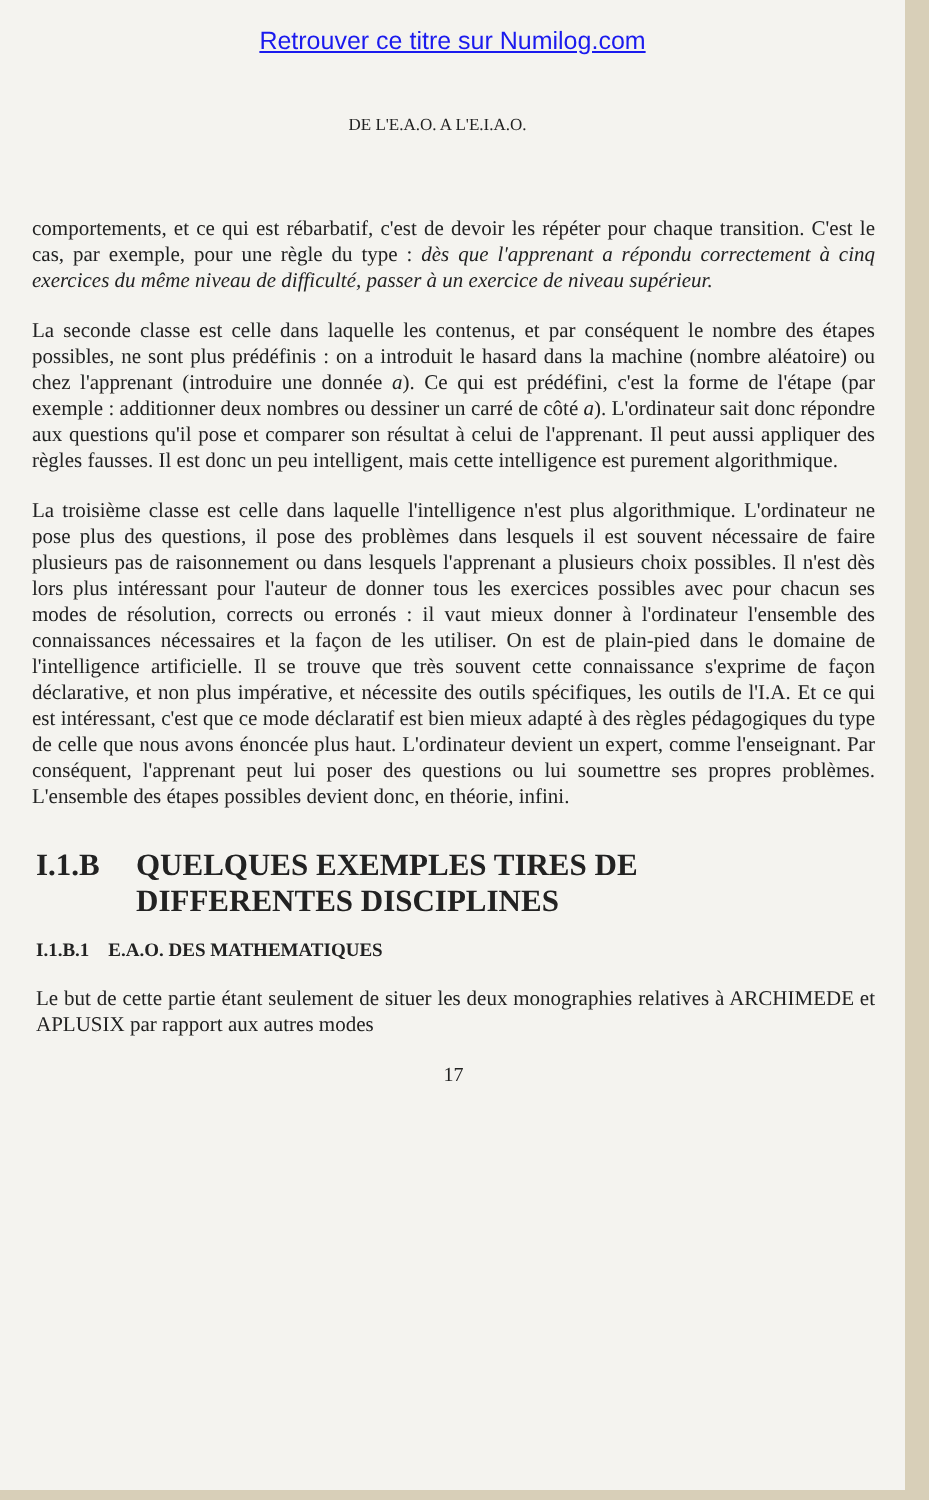Retrouver ce titre sur Numilog.com
DE L'E.A.O. A L'E.I.A.O.
comportements, et ce qui est rébarbatif, c'est de devoir les répéter pour chaque transition. C'est le cas, par exemple, pour une règle du type : dès que l'apprenant a répondu correctement à cinq exercices du même niveau de difficulté, passer à un exercice de niveau supérieur.
La seconde classe est celle dans laquelle les contenus, et par conséquent le nombre des étapes possibles, ne sont plus prédéfinis : on a introduit le hasard dans la machine (nombre aléatoire) ou chez l'apprenant (introduire une donnée a). Ce qui est prédéfini, c'est la forme de l'étape (par exemple : additionner deux nombres ou dessiner un carré de côté a). L'ordinateur sait donc répondre aux questions qu'il pose et comparer son résultat à celui de l'apprenant. Il peut aussi appliquer des règles fausses. Il est donc un peu intelligent, mais cette intelligence est purement algorithmique.
La troisième classe est celle dans laquelle l'intelligence n'est plus algorithmique. L'ordinateur ne pose plus des questions, il pose des problèmes dans lesquels il est souvent nécessaire de faire plusieurs pas de raisonnement ou dans lesquels l'apprenant a plusieurs choix possibles. Il n'est dès lors plus intéressant pour l'auteur de donner tous les exercices possibles avec pour chacun ses modes de résolution, corrects ou erronés : il vaut mieux donner à l'ordinateur l'ensemble des connaissances nécessaires et la façon de les utiliser. On est de plain-pied dans le domaine de l'intelligence artificielle. Il se trouve que très souvent cette connaissance s'exprime de façon déclarative, et non plus impérative, et nécessite des outils spécifiques, les outils de l'I.A. Et ce qui est intéressant, c'est que ce mode déclaratif est bien mieux adapté à des règles pédagogiques du type de celle que nous avons énoncée plus haut. L'ordinateur devient un expert, comme l'enseignant. Par conséquent, l'apprenant peut lui poser des questions ou lui soumettre ses propres problèmes. L'ensemble des étapes possibles devient donc, en théorie, infini.
I.1.B QUELQUES EXEMPLES TIRES DE
DIFFERENTES DISCIPLINES
I.1.B.1 E.A.O. DES MATHEMATIQUES
Le but de cette partie étant seulement de situer les deux monographies relatives à ARCHIMEDE et APLUSIX par rapport aux autres modes
17